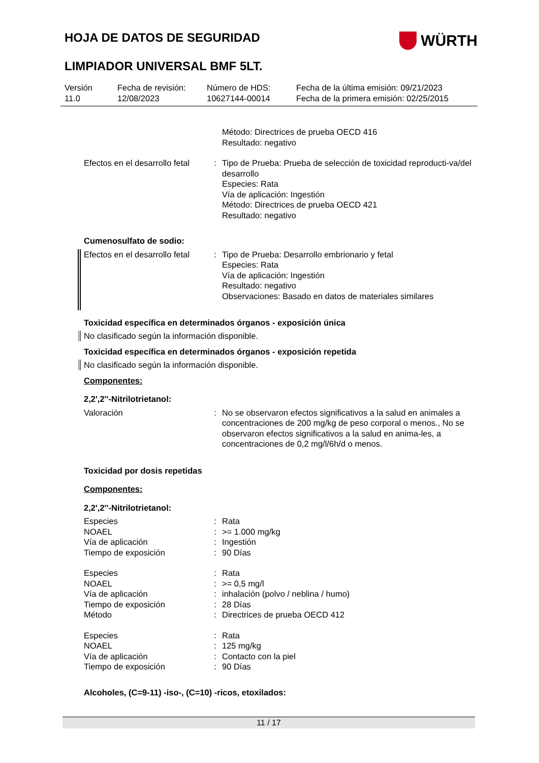HOJA DE DATOS DE SEGURIDAD
WÜRTH
LIMPIADOR UNIVERSAL BMF 5LT.
Versión
11.0
Fecha de revisión:
12/08/2023
Número de HDS:
10627144-00014
Fecha de la última emisión: 09/21/2023
Fecha de la primera emisión: 02/25/2015
| | | Método: Directrices de prueba OECD 416 Resultado: negativo |
| Efectos en el desarrollo fetal | : | Tipo de Prueba: Prueba de selección de toxicidad reproducti-va/del desarrollo Especies: Rata Vía de aplicación: Ingestión Método: Directrices de prueba OECD 421 Resultado: negativo |
Cumenosulfato de sodio:
| Efectos en el desarrollo fetal | : | Tipo de Prueba: Desarrollo embrionario y fetal Especies: Rata Vía de aplicación: Ingestión Resultado: negativo Observaciones: Basado en datos de materiales similares |
Toxicidad específica en determinados órganos - exposición única
No clasificado según la información disponible.
Toxicidad específica en determinados órganos - exposición repetida
No clasificado según la información disponible.
Componentes:
2,2',2''-Nitrilotrietanol:
| Valoración | : | No se observaron efectos significativos a la salud en animales a concentraciones de 200 mg/kg de peso corporal o menos., No se observaron efectos significativos a la salud en anima-les, a concentraciones de 0,2 mg/l/6h/d o menos. |
Toxicidad por dosis repetidas
Componentes:
2,2',2''-Nitrilotrietanol:
| Especies | : | Rata |
| NOAEL | : | >= 1.000 mg/kg |
| Vía de aplicación | : | Ingestión |
| Tiempo de exposición | : | 90 Días |
| Especies | : | Rata |
| NOAEL | : | >= 0,5 mg/l |
| Vía de aplicación | : | inhalación (polvo / neblina / humo) |
| Tiempo de exposición | : | 28 Días |
| Método | : | Directrices de prueba OECD 412 |
| Especies | : | Rata |
| NOAEL | : | 125 mg/kg |
| Vía de aplicación | : | Contacto con la piel |
| Tiempo de exposición | : | 90 Días |
Alcoholes, (C=9-11) -iso-, (C=10) -ricos, etoxilados:
11 / 17